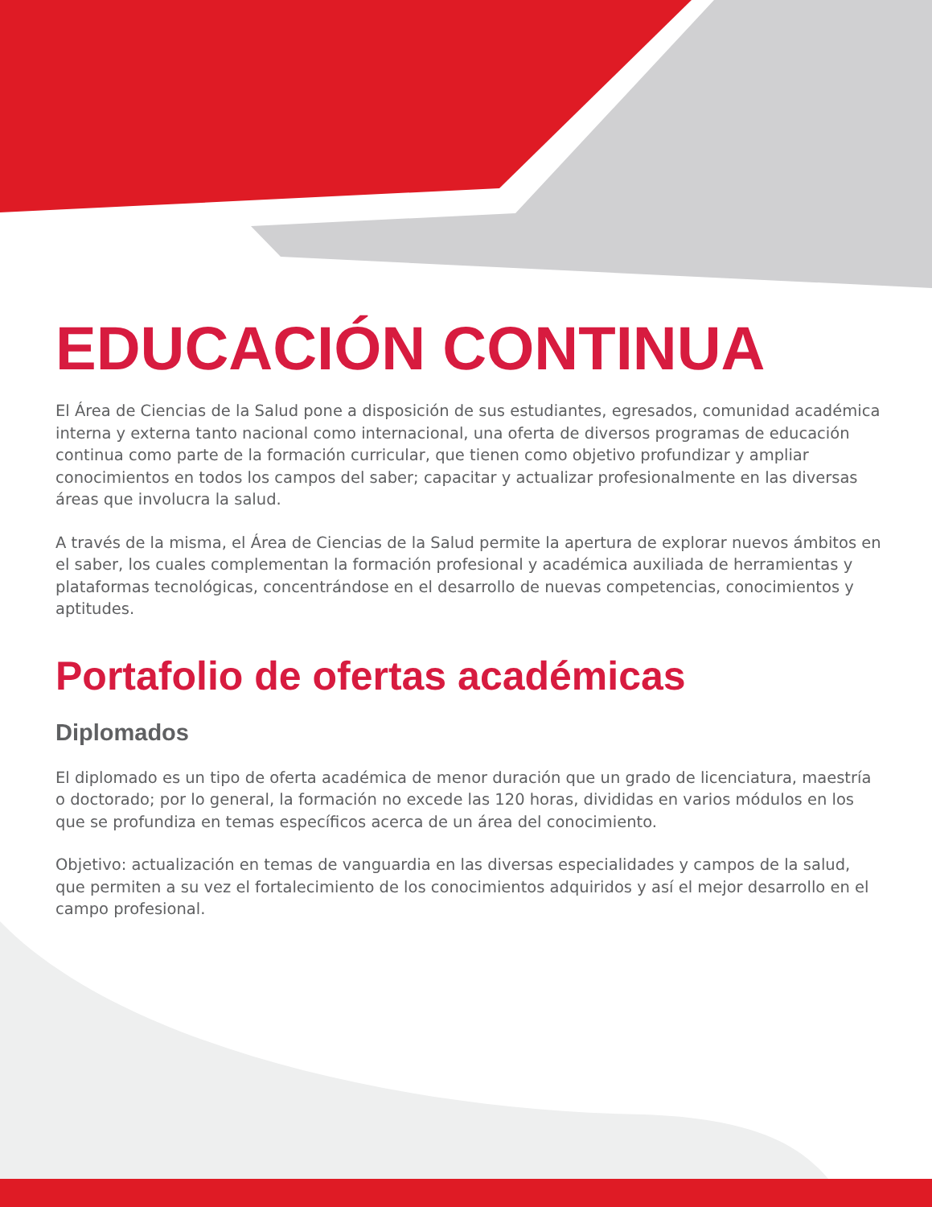EDUCACIÓN CONTINUA
El Área de Ciencias de la Salud pone a disposición de sus estudiantes, egresados, comunidad académica interna y externa tanto nacional como internacional, una oferta de diversos programas de educación continua como parte de la formación curricular, que tienen como objetivo profundizar y ampliar conocimientos en todos los campos del saber; capacitar y actualizar profesionalmente en las diversas áreas que involucra la salud.
A través de la misma, el Área de Ciencias de la Salud permite la apertura de explorar nuevos ámbitos en el saber, los cuales complementan la formación profesional y académica auxiliada de herramientas y plataformas tecnológicas, concentrándose en el desarrollo de nuevas competencias, conocimientos y aptitudes.
Portafolio de ofertas académicas
Diplomados
El diplomado es un tipo de oferta académica de menor duración que un grado de licenciatura, maestría o doctorado; por lo general, la formación no excede las 120 horas, divididas en varios módulos en los que se profundiza en temas específicos acerca de un área del conocimiento.
Objetivo: actualización en temas de vanguardia en las diversas especialidades y campos de la salud, que permiten a su vez el fortalecimiento de los conocimientos adquiridos y así el mejor desarrollo en el campo profesional.